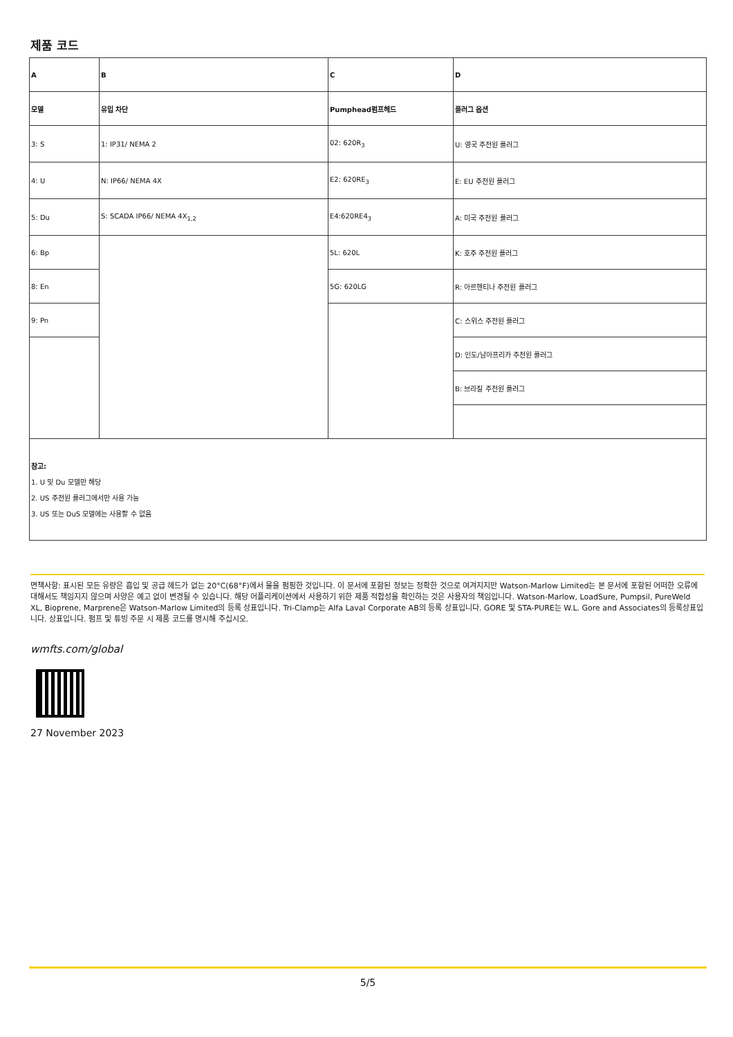제품 코드
| A | B | C | D |
| 모델 | 유입 차단 | Pumphead펌프헤드 | 플러그 옵션 |
| 3: S | 1: IP31/ NEMA 2 | 02: 620R<sub>3</sub> | U: 영국 주전원 플러그 |
| 4: U | N: IP66/ NEMA 4X | E2: 620RE<sub>3</sub> | E: EU 주전원 플러그 |
| 5: Du | S: SCADA IP66/ NEMA 4X<sub>1,2</sub> | E4:620RE4<sub>3</sub> | A: 미국 주전원 플러그 |
| 6: Bp | | 5L: 620L | K: 호주 주전원 플러그 |
| 8: En | | 5G: 620LG | R: 아르헨티나 주전원 플러그 |
| 9: Pn | | | C: 스위스 주전원 플러그 |
| | | | D: 인도/남아프리카 주전원 플러그 |
| | | | B: 브라질 주전원 플러그 |
| 참고: 1. U 및 Du 모델만 해당 2. US 주전원 플러그에서만 사용 가능 3. US 또는 DuS 모델에는 사용할 수 없음 | | | |
면책사항: 표시된 모든 유량은 흡입 및 공급 헤드가 없는 20°C(68°F)에서 물을 펌핑한 것입니다. 이 문서에 포함된 정보는 정확한 것으로 여겨지지만 Watson-Marlow Limited는 본 문서에 포함된 어떠한 오류에 대해서도 책임지지 않으며 사양은 예고 없이 변경될 수 있습니다. 해당 어플리케이션에서 사용하기 위한 제품 적합성을 확인하는 것은 사용자의 책임입니다. Watson-Marlow, LoadSure, Pumpsil, PureWeld XL, Bioprene, Marprene은 Watson-Marlow Limited의 등록 상표입니다. Tri-Clamp는 Alfa Laval Corporate AB의 등록 상표입니다. GORE 및 STA-PURE는 W.L. Gore and Associates의 등록상표입니다. 상표입니다. 펌프 및 튜빙 주문 시 제품 코드를 명시해 주십시오.
wmfts.com/global
27 November 2023
5/5